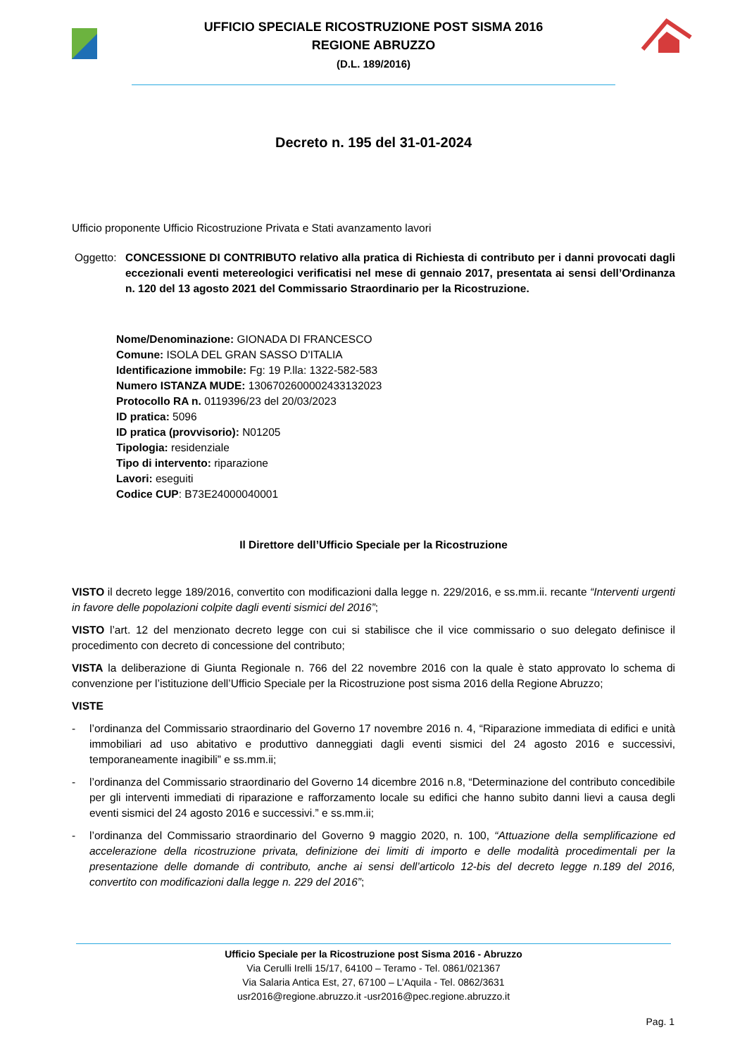UFFICIO SPECIALE RICOSTRUZIONE POST SISMA 2016
REGIONE ABRUZZO
(D.L. 189/2016)
Decreto n. 195 del 31-01-2024
Ufficio proponente Ufficio Ricostruzione Privata e Stati avanzamento lavori
Oggetto:
CONCESSIONE DI CONTRIBUTO relativo alla pratica di Richiesta di contributo per i danni provocati dagli eccezionali eventi metereologici verificatisi nel mese di gennaio 2017, presentata ai sensi dell’Ordinanza n. 120 del 13 agosto 2021 del Commissario Straordinario per la Ricostruzione.
Nome/Denominazione: GIONADA DI FRANCESCO
Comune: ISOLA DEL GRAN SASSO D'ITALIA
Identificazione immobile: Fg: 19 P.lla: 1322-582-583
Numero ISTANZA MUDE: 130670260000243313202​3
Protocollo RA n. 0119396/23 del 20/03/2023
ID pratica: 5096
ID pratica (provvisorio): N01205
Tipologia: residenziale
Tipo di intervento: riparazione
Lavori: eseguiti
Codice CUP: B73E24000040001
Il Direttore dell’Ufficio Speciale per la Ricostruzione
VISTO il decreto legge 189/2016, convertito con modificazioni dalla legge n. 229/2016, e ss.mm.ii. recante “Interventi urgenti in favore delle popolazioni colpite dagli eventi sismici del 2016”;
VISTO l’art. 12 del menzionato decreto legge con cui si stabilisce che il vice commissario o suo delegato definisce il procedimento con decreto di concessione del contributo;
VISTA la deliberazione di Giunta Regionale n. 766 del 22 novembre 2016 con la quale è stato approvato lo schema di convenzione per l’istituzione dell’Ufficio Speciale per la Ricostruzione post sisma 2016 della Regione Abruzzo;
VISTE
- l’ordinanza del Commissario straordinario del Governo 17 novembre 2016 n. 4, “Riparazione immediata di edifici e unità immobiliari ad uso abitativo e produttivo danneggiati dagli eventi sismici del 24 agosto 2016 e successivi, temporaneamente inagibili” e ss.mm.ii;
- l’ordinanza del Commissario straordinario del Governo 14 dicembre 2016 n.8, “Determinazione del contributo concedibile per gli interventi immediati di riparazione e rafforzamento locale su edifici che hanno subito danni lievi a causa degli eventi sismici del 24 agosto 2016 e successivi.” e ss.mm.ii;
- l’ordinanza del Commissario straordinario del Governo 9 maggio 2020, n. 100, “Attuazione della semplificazione ed accelerazione della ricostruzione privata, definizione dei limiti di importo e delle modalità procedimentali per la presentazione delle domande di contributo, anche ai sensi dell’articolo 12-bis del decreto legge n.189 del 2016, convertito con modificazioni dalla legge n. 229 del 2016”;
Ufficio Speciale per la Ricostruzione post Sisma 2016 - Abruzzo
Via Cerulli Irelli 15/17, 64100 – Teramo - Tel. 0861/021367
Via Salaria Antica Est, 27, 67100 – L’Aquila - Tel. 0862/3631
usr2016@regione.abruzzo.it -usr2016@pec.regione.abruzzo.it
Pag. 1